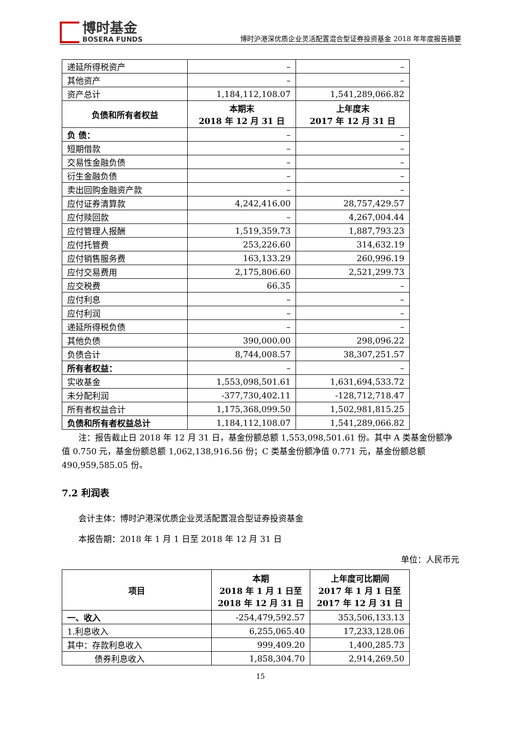博时基金
BOSERA FUNDS
博时沪港深优质企业灵活配置混合型证券投资基金 2018 年年度报告摘要
| 递延所得税资产 | – | – |
| 其他资产 | – | – |
| 资产总计 | 1,184,112,108.07 | 1,541,289,066.82 |
| 负债和所有者权益 | 本期末 2018 年 12 月 31 日 | 上年度末 2017 年 12 月 31 日 |
| 负 债： | – | – |
| 短期借款 | – | – |
| 交易性金融负债 | – | – |
| 衍生金融负债 | – | – |
| 卖出回购金融资产款 | – | – |
| 应付证券清算款 | 4,242,416.00 | 28,757,429.57 |
| 应付赎回款 | – | 4,267,004.44 |
| 应付管理人报酬 | 1,519,359.73 | 1,887,793.23 |
| 应付托管费 | 253,226.60 | 314,632.19 |
| 应付销售服务费 | 163,133.29 | 260,996.19 |
| 应付交易费用 | 2,175,806.60 | 2,521,299.73 |
| 应交税费 | 66.35 | – |
| 应付利息 | – | – |
| 应付利润 | – | – |
| 递延所得税负债 | – | – |
| 其他负债 | 390,000.00 | 298,096.22 |
| 负债合计 | 8,744,008.57 | 38,307,251.57 |
| 所有者权益： | – | – |
| 实收基金 | 1,553,098,501.61 | 1,631,694,533.72 |
| 未分配利润 | -377,730,402.11 | -128,712,718.47 |
| 所有者权益合计 | 1,175,368,099.50 | 1,502,981,815.25 |
| 负债和所有者权益总计 | 1,184,112,108.07 | 1,541,289,066.82 |
注：报告截止日 2018 年 12 月 31 日，基金份额总额 1,553,098,501.61 份。其中 A 类基金份额净值 0.750 元，基金份额总额 1,062,138,916.56 份；C 类基金份额净值 0.771 元，基金份额总额 490,959,585.05 份。
7.2 利润表
会计主体：博时沪港深优质企业灵活配置混合型证券投资基金
本报告期：2018 年 1 月 1 日至 2018 年 12 月 31 日
单位：人民币元
| 项目 | 本期 2018 年 1 月 1 日至 2018 年 12 月 31 日 | 上年度可比期间 2017 年 1 月 1 日至 2017 年 12 月 31 日 |
| --- | --- | --- |
| 一、收入 | -254,479,592.57 | 353,506,133.13 |
| 1.利息收入 | 6,255,065.40 | 17,233,128.06 |
| 其中：存款利息收入 | 999,409.20 | 1,400,285.73 |
| 债券利息收入 | 1,858,304.70 | 2,914,269.50 |
15